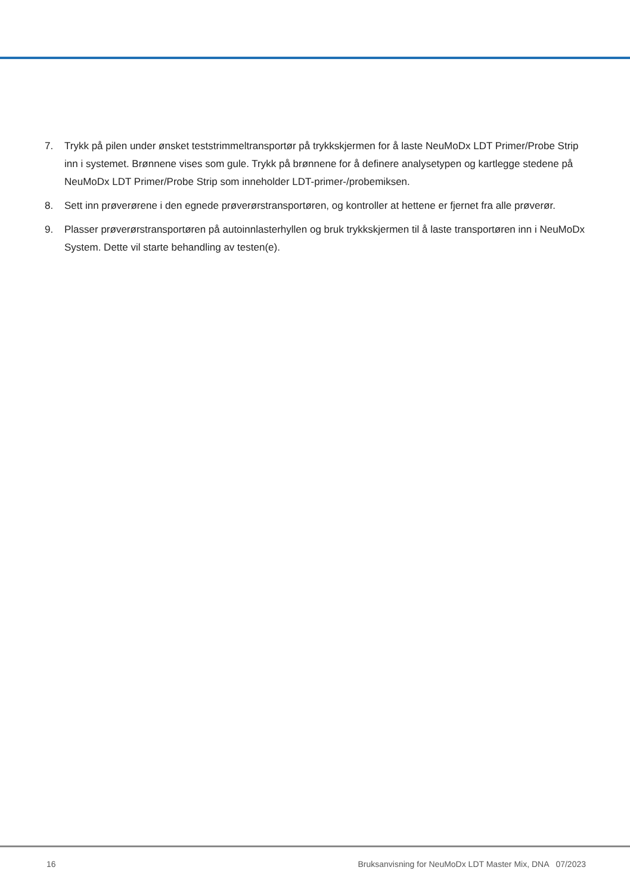7. Trykk på pilen under ønsket teststrimmeltransportør på trykkskjermen for å laste NeuMoDx LDT Primer/Probe Strip inn i systemet. Brønnene vises som gule. Trykk på brønnene for å definere analysetypen og kartlegge stedene på NeuMoDx LDT Primer/Probe Strip som inneholder LDT-primer-/probemiksen.
8. Sett inn prøverørene i den egnede prøverørstransportøren, og kontroller at hettene er fjernet fra alle prøverør.
9. Plasser prøverørstransportøren på autoinnlasterhyllen og bruk trykkskjermen til å laste transportøren inn i NeuMoDx System. Dette vil starte behandling av testen(e).
16 Bruksanvisning for NeuMoDx LDT Master Mix, DNA 07/2023